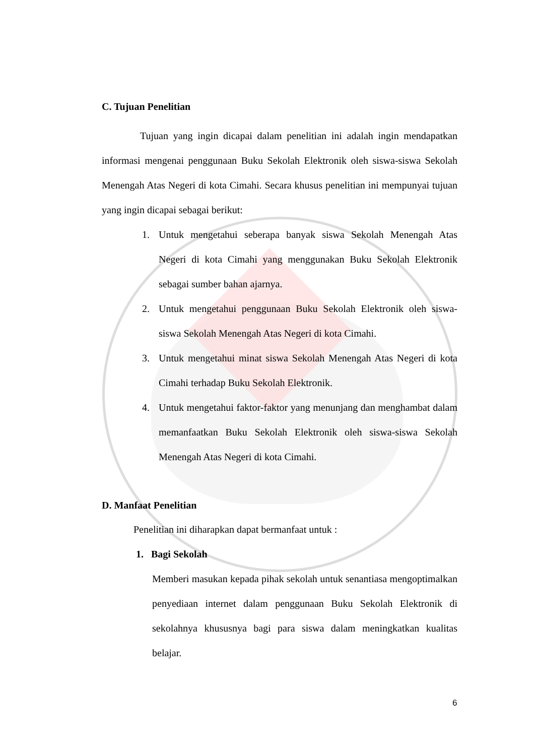C. Tujuan Penelitian
Tujuan yang ingin dicapai dalam penelitian ini adalah ingin mendapatkan informasi mengenai penggunaan Buku Sekolah Elektronik oleh siswa-siswa Sekolah Menengah Atas Negeri di kota Cimahi. Secara khusus penelitian ini mempunyai tujuan yang ingin dicapai sebagai berikut:
1. Untuk mengetahui seberapa banyak siswa Sekolah Menengah Atas Negeri di kota Cimahi yang menggunakan Buku Sekolah Elektronik sebagai sumber bahan ajarnya.
2. Untuk mengetahui penggunaan Buku Sekolah Elektronik oleh siswa-siswa Sekolah Menengah Atas Negeri di kota Cimahi.
3. Untuk mengetahui minat siswa Sekolah Menengah Atas Negeri di kota Cimahi terhadap Buku Sekolah Elektronik.
4. Untuk mengetahui faktor-faktor yang menunjang dan menghambat dalam memanfaatkan Buku Sekolah Elektronik oleh siswa-siswa Sekolah Menengah Atas Negeri di kota Cimahi.
D. Manfaat Penelitian
Penelitian ini diharapkan dapat bermanfaat untuk :
1. Bagi Sekolah
Memberi masukan kepada pihak sekolah untuk senantiasa mengoptimalkan penyediaan internet dalam penggunaan Buku Sekolah Elektronik di sekolahnya khususnya bagi para siswa dalam meningkatkan kualitas belajar.
6